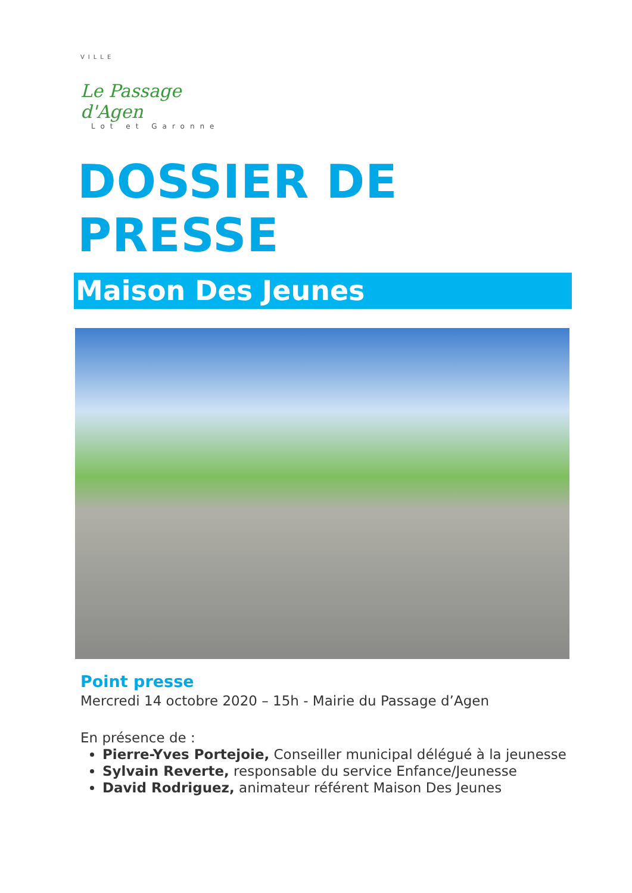VILLE
Le Passage d'Agen
Lot et Garonne
DOSSIER DE PRESSE
Maison Des Jeunes
Point presse
Mercredi 14 octobre 2020 – 15h - Mairie du Passage d’Agen
En présence de :
Pierre-Yves Portejoie, Conseiller municipal délégué à la jeunesse
Sylvain Reverte, responsable du service Enfance/Jeunesse
David Rodriguez, animateur référent Maison Des Jeunes